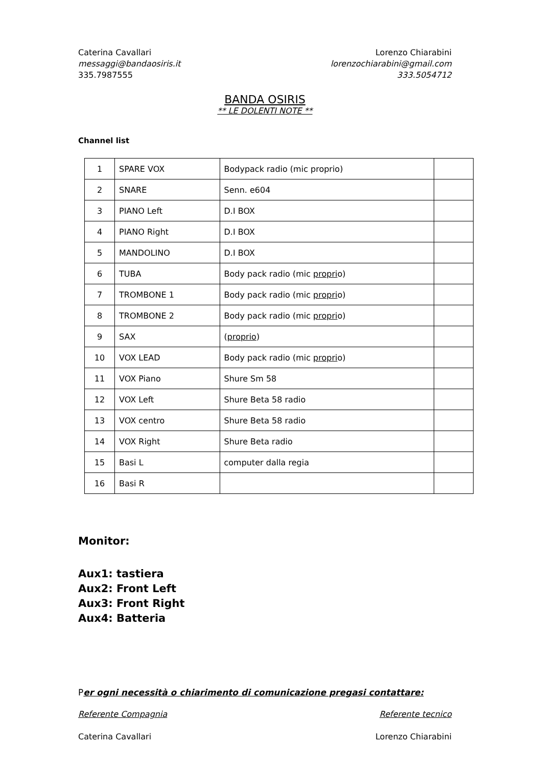Caterina Cavallari
messaggi@bandaosiris.it
335.7987555
Lorenzo Chiarabini
lorenzochiarabini@gmail.com
333.5054712
BANDA OSIRIS
** LE DOLENTI NOTE **
Channel list
| 1 | SPARE VOX | Bodypack radio (mic proprio) | |
| 2 | SNARE | Senn. e604 | |
| 3 | PIANO Left | D.I BOX | |
| 4 | PIANO Right | D.I BOX | |
| 5 | MANDOLINO | D.I BOX | |
| 6 | TUBA | Body pack radio (mic propri o) | |
| 7 | TROMBONE 1 | Body pack radio (mic propri o) | |
| 8 | TROMBONE 2 | Body pack radio (mic propri o) | |
| 9 | SAX | ( proprio ) | |
| 10 | VOX LEAD | Body pack radio (mic propri o) | |
| 11 | VOX Piano | Shure Sm 58 | |
| 12 | VOX Left | Shure Beta 58 radio | |
| 13 | VOX centro | Shure Beta 58 radio | |
| 14 | VOX Right | Shure Beta radio | |
| 15 | Basi L | computer dalla regia | |
| 16 | Basi R | | |
Monitor:
Aux1: tastiera
Aux2: Front Left
Aux3: Front Right
Aux4: Batteria
Per ogni necessità o chiarimento di comunicazione pregasi contattare:
Referente Compagnia Referente tecnico
Caterina Cavallari Lorenzo Chiarabini